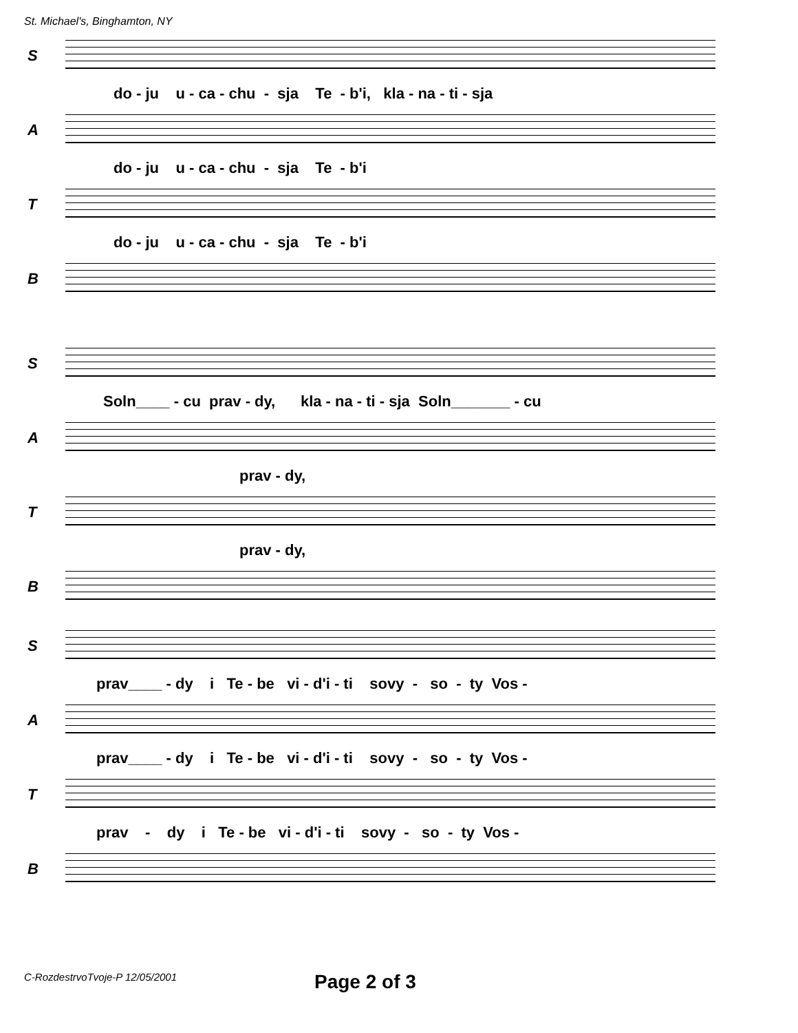St. Michael's, Binghamton, NY
S
do - ju u - ca - chu - sja Te - b'i, kla - na - ti - sja
A
do - ju u - ca - chu - sja Te - b'i
T
do - ju u - ca - chu - sja Te - b'i
B
S
Soln____ - cu prav - dy, kla - na - ti - sja Soln_______ - cu
A
prav - dy,
T
prav - dy,
B
S
prav____ - dy i Te - be vi - d'i - ti sovy - so - ty Vos -
A
prav____ - dy i Te - be vi - d'i - ti sovy - so - ty Vos -
T
prav - dy i Te - be vi - d'i - ti sovy - so - ty Vos -
B
C-RozdestrvoTvoje-P 12/05/2001 Page 2 of 3